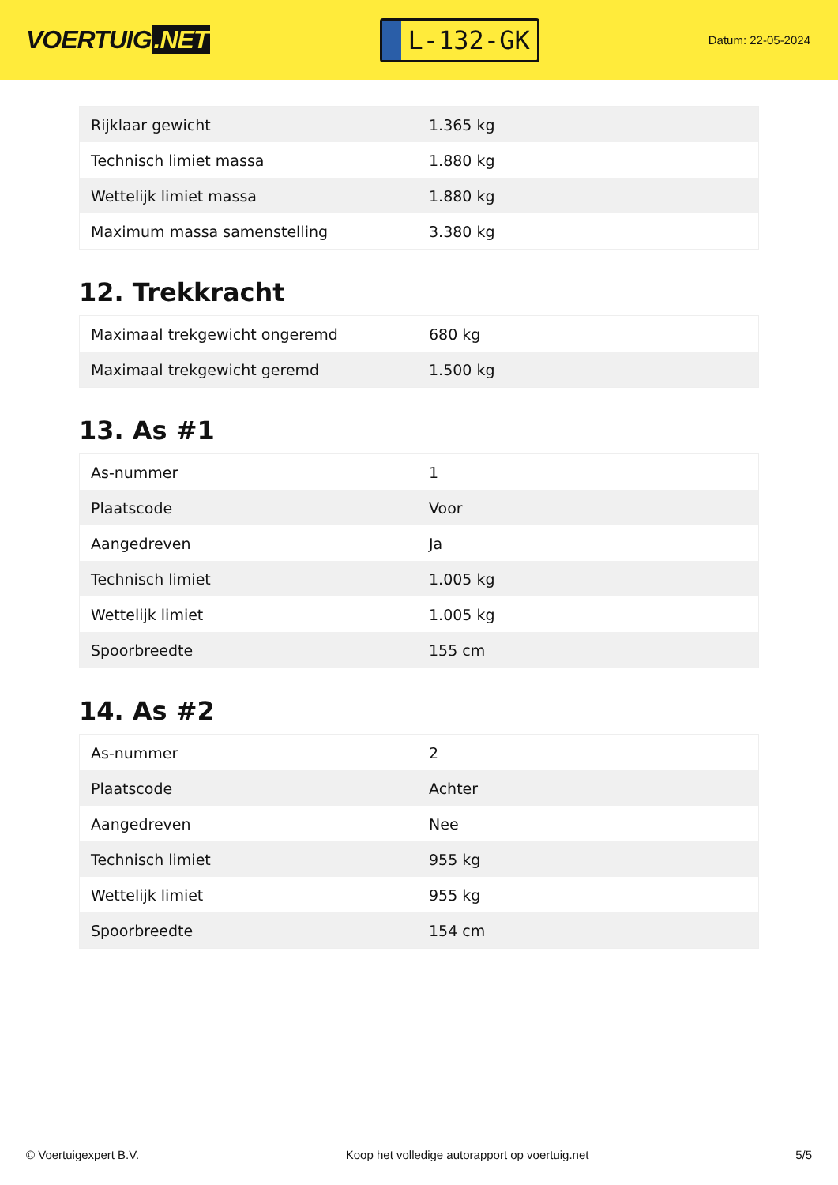VOERTUIG.NET
L-132-GK
Datum: 22-05-2024
| Rijklaar gewicht | 1.365 kg |
| Technisch limiet massa | 1.880 kg |
| Wettelijk limiet massa | 1.880 kg |
| Maximum massa samenstelling | 3.380 kg |
12. Trekkracht
| Maximaal trekgewicht ongeremd | 680 kg |
| Maximaal trekgewicht geremd | 1.500 kg |
13. As #1
| As-nummer | 1 |
| Plaatscode | Voor |
| Aangedreven | Ja |
| Technisch limiet | 1.005 kg |
| Wettelijk limiet | 1.005 kg |
| Spoorbreedte | 155 cm |
14. As #2
| As-nummer | 2 |
| Plaatscode | Achter |
| Aangedreven | Nee |
| Technisch limiet | 955 kg |
| Wettelijk limiet | 955 kg |
| Spoorbreedte | 154 cm |
© Voertuigexpert B.V. Koop het volledige autorapport op voertuig.net 5/5